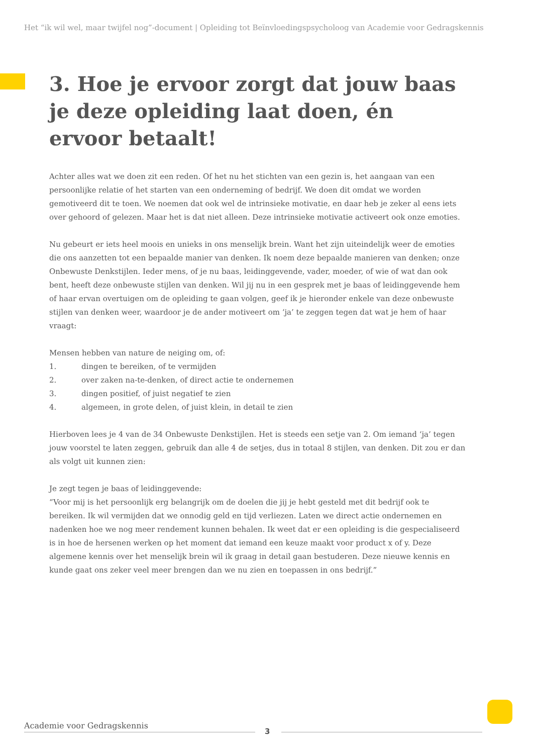Het “ik wil wel, maar twijfel nog”-document | Opleiding tot Beïnvloedingspsycholoog van Academie voor Gedragskennis
3. Hoe je ervoor zorgt dat jouw baas je deze opleiding laat doen, én ervoor betaalt!
Achter alles wat we doen zit een reden. Of het nu het stichten van een gezin is, het aangaan van een persoonlijke relatie of het starten van een onderneming of bedrijf. We doen dit omdat we worden gemotiveerd dit te toen. We noemen dat ook wel de intrinsieke motivatie, en daar heb je zeker al eens iets over gehoord of gelezen. Maar het is dat niet alleen. Deze intrinsieke motivatie activeert ook onze emoties.
Nu gebeurt er iets heel moois en unieks in ons menselijk brein. Want het zijn uiteindelijk weer de emoties die ons aanzetten tot een bepaalde manier van denken. Ik noem deze bepaalde manieren van denken; onze Onbewuste Denkstijlen. Ieder mens, of je nu baas, leidinggevende, vader, moeder, of wie of wat dan ook bent, heeft deze onbewuste stijlen van denken. Wil jij nu in een gesprek met je baas of leidinggevende hem of haar ervan overtuigen om de opleiding te gaan volgen, geef ik je hieronder enkele van deze onbewuste stijlen van denken weer, waardoor je de ander motiveert om ‘ja’ te zeggen tegen dat wat je hem of haar vraagt:
Mensen hebben van nature de neiging om, of:
1. dingen te bereiken, of te vermijden
2. over zaken na-te-denken, of direct actie te ondernemen
3. dingen positief, of juist negatief te zien
4. algemeen, in grote delen, of juist klein, in detail te zien
Hierboven lees je 4 van de 34 Onbewuste Denkstijlen. Het is steeds een setje van 2. Om iemand ‘ja’ tegen jouw voorstel te laten zeggen, gebruik dan alle 4 de setjes, dus in totaal 8 stijlen, van denken. Dit zou er dan als volgt uit kunnen zien:
Je zegt tegen je baas of leidinggevende:
“Voor mij is het persoonlijk erg belangrijk om de doelen die jij je hebt gesteld met dit bedrijf ook te bereiken. Ik wil vermijden dat we onnodig geld en tijd verliezen. Laten we direct actie ondernemen en nadenken hoe we nog meer rendement kunnen behalen. Ik weet dat er een opleiding is die gespecialiseerd is in hoe de hersenen werken op het moment dat iemand een keuze maakt voor product x of y. Deze algemene kennis over het menselijk brein wil ik graag in detail gaan bestuderen. Deze nieuwe kennis en kunde gaat ons zeker veel meer brengen dan we nu zien en toepassen in ons bedrijf.”
Academie voor Gedragskennis
3